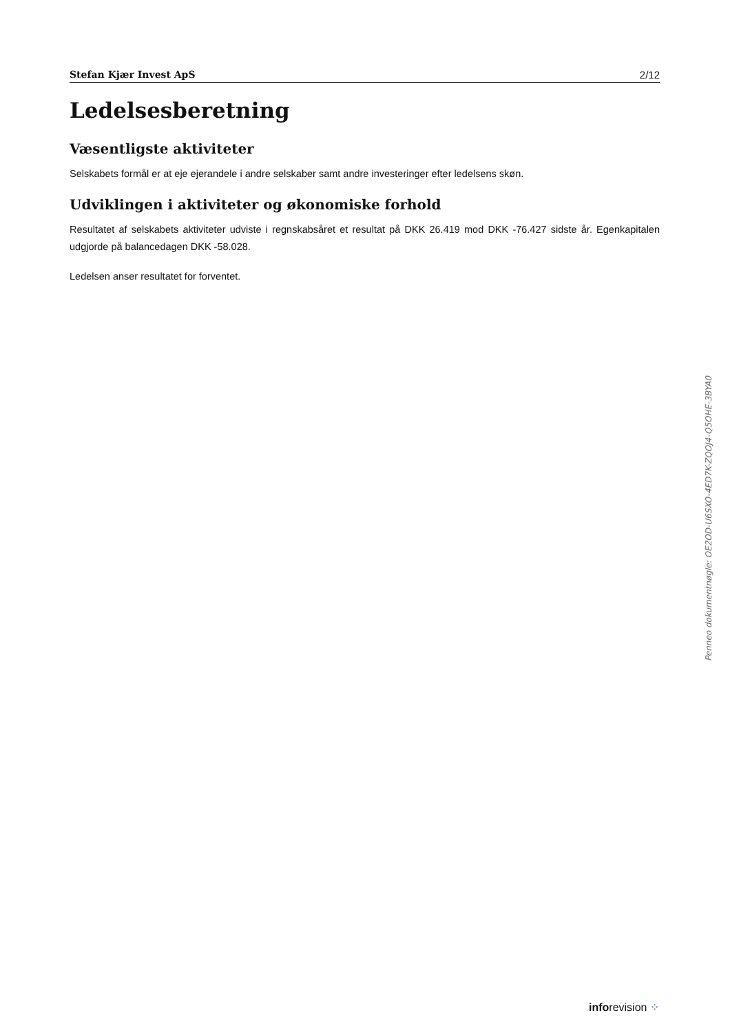Stefan Kjær Invest ApS 2/12
Ledelsesberetning
Væsentligste aktiviteter
Selskabets formål er at eje ejerandele i andre selskaber samt andre investeringer efter ledelsens skøn.
Udviklingen i aktiviteter og økonomiske forhold
Resultatet af selskabets aktiviteter udviste i regnskabsåret et resultat på DKK 26.419 mod DKK -76.427 sidste år. Egenkapitalen udgjorde på balancedagen DKK -58.028.
Ledelsen anser resultatet for forventet.
Penneo dokumentnøgle: OE2OD-U6SXO-4ED7K-ZQOJ4-Q5OHE-3BYA0
inforevision ⁘